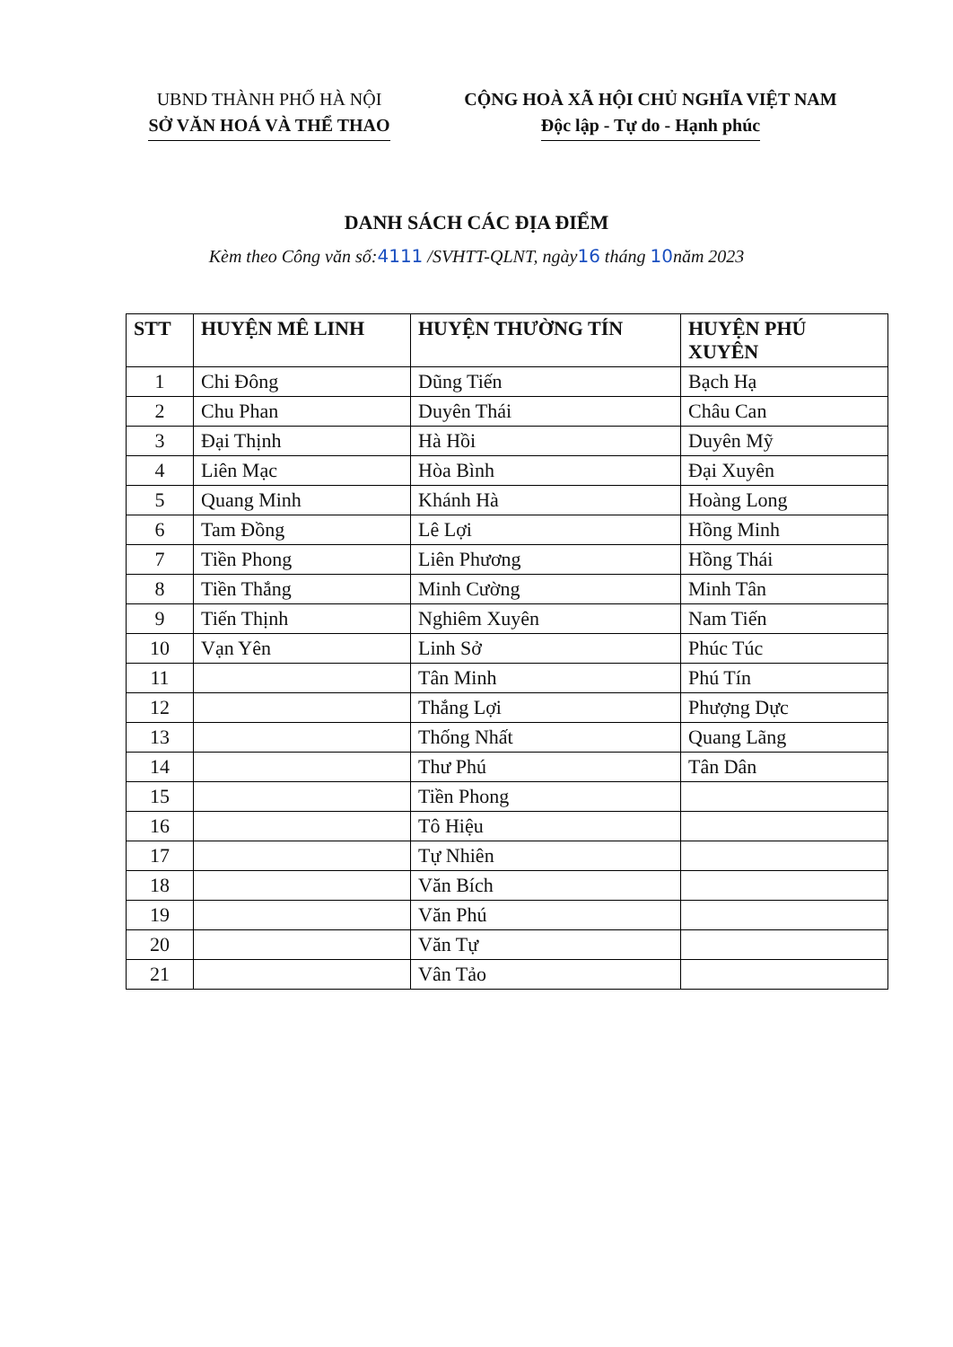UBND THÀNH PHỐ HÀ NỘI
SỞ VĂN HOÁ VÀ THỂ THAO
CỘNG HOÀ XÃ HỘI CHỦ NGHĨA VIỆT NAM
Độc lập - Tự do - Hạnh phúc
DANH SÁCH CÁC ĐỊA ĐIỂM
Kèm theo Công văn số:4111 /SVHTT-QLNT, ngày16 tháng 10năm 2023
| STT | HUYỆN MÊ LINH | HUYỆN THƯỜNG TÍN | HUYỆN PHÚ XUYÊN |
| --- | --- | --- | --- |
| 1 | Chi Đông | Dũng Tiến | Bạch Hạ |
| 2 | Chu Phan | Duyên Thái | Châu Can |
| 3 | Đại Thịnh | Hà Hồi | Duyên Mỹ |
| 4 | Liên Mạc | Hòa Bình | Đại Xuyên |
| 5 | Quang Minh | Khánh Hà | Hoàng Long |
| 6 | Tam Đồng | Lê Lợi | Hồng Minh |
| 7 | Tiền Phong | Liên Phương | Hồng Thái |
| 8 | Tiền Thắng | Minh Cường | Minh Tân |
| 9 | Tiến Thịnh | Nghiêm Xuyên | Nam Tiến |
| 10 | Vạn Yên | Linh Sở | Phúc Túc |
| 11 | | Tân Minh | Phú Tín |
| 12 | | Thắng Lợi | Phượng Dực |
| 13 | | Thống Nhất | Quang Lãng |
| 14 | | Thư Phú | Tân Dân |
| 15 | | Tiền Phong | |
| 16 | | Tô Hiệu | |
| 17 | | Tự Nhiên | |
| 18 | | Văn Bích | |
| 19 | | Văn Phú | |
| 20 | | Văn Tự | |
| 21 | | Vân Tảo | |